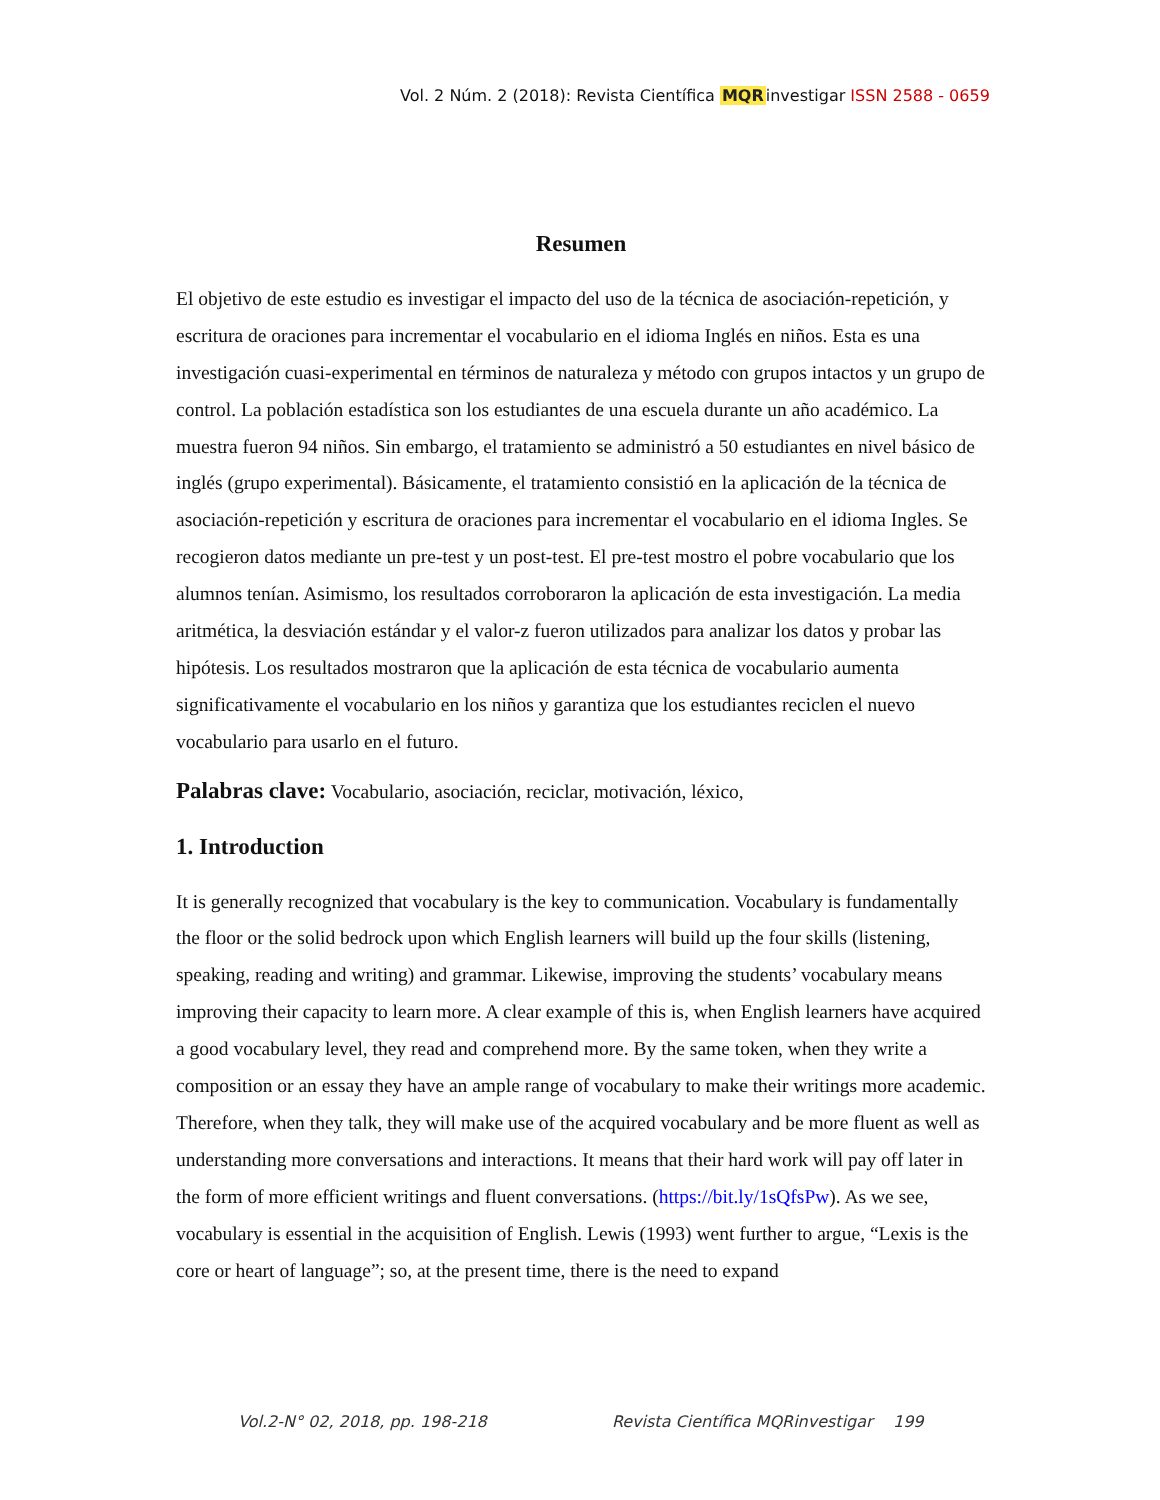Vol. 2 Núm. 2 (2018): Revista Científica MQRinvestigar ISSN 2588 - 0659
Resumen
El objetivo de este estudio es investigar el impacto del uso de la técnica de asociación-repetición, y escritura de oraciones para incrementar el vocabulario en el idioma Inglés en niños. Esta es una investigación cuasi-experimental en términos de naturaleza y método con grupos intactos y un grupo de control. La población estadística son los estudiantes de una escuela durante un año académico. La muestra fueron 94 niños. Sin embargo, el tratamiento se administró a 50 estudiantes en nivel básico de inglés (grupo experimental). Básicamente, el tratamiento consistió en la aplicación de la técnica de asociación-repetición y escritura de oraciones para incrementar el vocabulario en el idioma Ingles. Se recogieron datos mediante un pre-test y un post-test. El pre-test mostro el pobre vocabulario que los alumnos tenían. Asimismo, los resultados corroboraron la aplicación de esta investigación. La media aritmética, la desviación estándar y el valor-z fueron utilizados para analizar los datos y probar las hipótesis. Los resultados mostraron que la aplicación de esta técnica de vocabulario aumenta significativamente el vocabulario en los niños y garantiza que los estudiantes reciclen el nuevo vocabulario para usarlo en el futuro.
Palabras clave: Vocabulario, asociación, reciclar, motivación, léxico,
1. Introduction
It is generally recognized that vocabulary is the key to communication. Vocabulary is fundamentally the floor or the solid bedrock upon which English learners will build up the four skills (listening, speaking, reading and writing) and grammar. Likewise, improving the students’ vocabulary means improving their capacity to learn more. A clear example of this is, when English learners have acquired a good vocabulary level, they read and comprehend more. By the same token, when they write a composition or an essay they have an ample range of vocabulary to make their writings more academic. Therefore, when they talk, they will make use of the acquired vocabulary and be more fluent as well as understanding more conversations and interactions. It means that their hard work will pay off later in the form of more efficient writings and fluent conversations. (https://bit.ly/1sQfsPw). As we see, vocabulary is essential in the acquisition of English. Lewis (1993) went further to argue, “Lexis is the core or heart of language”; so, at the present time, there is the need to expand
Vol.2-N° 02, 2018, pp. 198-218 Revista Científica MQRinvestigar 199